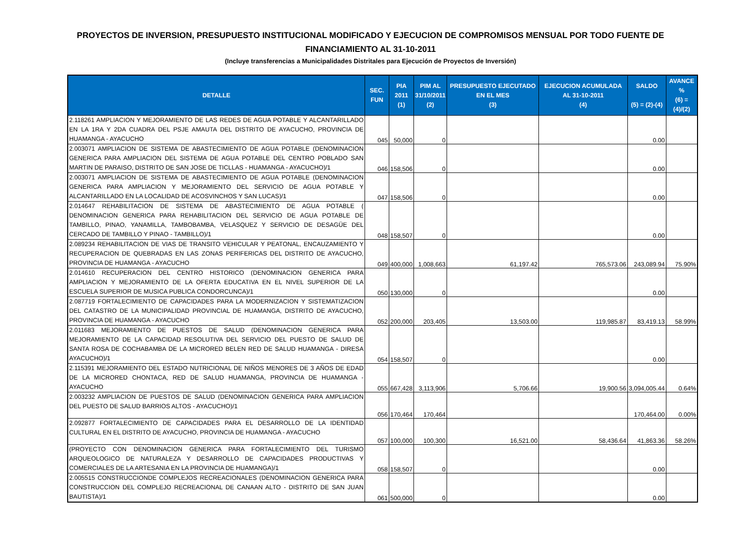PROYECTOS DE INVERSION, PRESUPUESTO INSTITUCIONAL MODIFICADO Y EJECUCION DE COMPROMISOS MENSUAL POR TODO FUENTE DE FINANCIAMIENTO AL 31-10-2011
(Incluye transferencias a Municipalidades Distritales para Ejecución de Proyectos de Inversión)
| DETALLE | SEC. FUN | PIA 2011 (1) | PIM AL 31/10/2011 (2) | PRESUPUESTO EJECUTADO EN EL MES (3) | EJECUCION ACUMULADA AL 31-10-2011 (4) | SALDO (5) = (2)-(4) | AVANCE % (6) = (4)/(2) |
| --- | --- | --- | --- | --- | --- | --- | --- |
| 2.118261 AMPLIACION Y MEJORAMIENTO DE LAS REDES DE AGUA POTABLE Y ALCANTARILLADO EN LA 1RA Y 2DA CUADRA DEL PSJE AMAUTA DEL DISTRITO DE AYACUCHO, PROVINCIA DE HUAMANGA - AYACUCHO | 045 | 50,000 | 0 | | | 0.00 | |
| 2.003071 AMPLIACION DE SISTEMA DE ABASTECIMIENTO DE AGUA POTABLE (DENOMINACION GENERICA PARA AMPLIACION DEL SISTEMA DE AGUA POTABLE DEL CENTRO POBLADO SAN MARTIN DE PARAISO, DISTRITO DE SAN JOSE DE TICLLAS - HUAMANGA - AYACUCHO)/1 | 046 | 158,506 | 0 | | | 0.00 | |
| 2.003071 AMPLIACION DE SISTEMA DE ABASTECIMIENTO DE AGUA POTABLE (DENOMINACION GENERICA PARA AMPLIACION Y MEJORAMIENTO DEL SERVICIO DE AGUA POTABLE Y ALCANTARILLADO EN LA LOCALIDAD DE ACOSVINCHOS Y SAN LUCAS)/1 | 047 | 158,506 | 0 | | | 0.00 | |
| 2.014647 REHABILITACION DE SISTEMA DE ABASTECIMIENTO DE AGUA POTABLE ( DENOMINACION GENERICA PARA REHABILITACION DEL SERVICIO DE AGUA POTABLE DE TAMBILLO, PINAO, YANAMILLA, TAMBOBAMBA, VELASQUEZ Y SERVICIO DE DESAGÜE DEL CERCADO DE TAMBILLO Y PINAO - TAMBILLO)/1 | 048 | 158,507 | 0 | | | 0.00 | |
| 2.089234 REHABILITACION DE VIAS DE TRANSITO VEHICULAR Y PEATONAL, ENCAUZAMIENTO Y RECUPERACION DE QUEBRADAS EN LAS ZONAS PERIFERICAS DEL DISTRITO DE AYACUCHO, PROVINCIA DE HUAMANGA - AYACUCHO | 049 | 400,000 | 1,008,663 | 61,197.42 | 765,573.06 | 243,089.94 | 75.90% |
| 2.014610 RECUPERACION DEL CENTRO HISTORICO (DENOMINACION GENERICA PARA AMPLIACION Y MEJORAMIENTO DE LA OFERTA EDUCATIVA EN EL NIVEL SUPERIOR DE LA ESCUELA SUPERIOR DE MUSICA PUBLICA CONDORCUNCA)/1 | 050 | 130,000 | 0 | | | 0.00 | |
| 2.087719 FORTALECIMIENTO DE CAPACIDADES PARA LA MODERNIZACION Y SISTEMATIZACION DEL CATASTRO DE LA MUNICIPALIDAD PROVINCIAL DE HUAMANGA, DISTRITO DE AYACUCHO, PROVINCIA DE HUAMANGA - AYACUCHO | 052 | 200,000 | 203,405 | 13,503.00 | 119,985.87 | 83,419.13 | 58.99% |
| 2.011683 MEJORAMIENTO DE PUESTOS DE SALUD (DENOMINACION GENERICA PARA MEJORAMIENTO DE LA CAPACIDAD RESOLUTIVA DEL SERVICIO DEL PUESTO DE SALUD DE SANTA ROSA DE COCHABAMBA DE LA MICRORED BELEN RED DE SALUD HUAMANGA - DIRESA AYACUCHO)/1 | 054 | 158,507 | 0 | | | 0.00 | |
| 2.115391 MEJORAMIENTO DEL ESTADO NUTRICIONAL DE NIÑOS MENORES DE 3 AÑOS DE EDAD DE LA MICRORED CHONTACA, RED DE SALUD HUAMANGA, PROVINCIA DE HUAMANGA - AYACUCHO | 055 | 667,428 | 3,113,906 | 5,706.66 | 19,900.56 | 3,094,005.44 | 0.64% |
| 2.003232 AMPLIACION DE PUESTOS DE SALUD (DENOMINACION GENERICA PARA AMPLIACION DEL PUESTO DE SALUD BARRIOS ALTOS - AYACUCHO)/1 | 056 | 170,464 | 170,464 | | | 170,464.00 | 0.00% |
| 2.092877 FORTALECIMIENTO DE CAPACIDADES PARA EL DESARROLLO DE LA IDENTIDAD CULTURAL EN EL DISTRITO DE AYACUCHO, PROVINCIA DE HUAMANGA - AYACUCHO | 057 | 100,000 | 100,300 | 16,521.00 | 58,436.64 | 41,863.36 | 58.26% |
| (PROYECTO CON DENOMINACION GENERICA PARA FORTALECIMIENTO DEL TURISMO ARQUEOLOGICO DE NATURALEZA Y DESARROLLO DE CAPACIDADES PRODUCTIVAS Y COMERCIALES DE LA ARTESANIA EN LA PROVINCIA DE HUAMANGA)/1 | 058 | 158,507 | 0 | | | 0.00 | |
| 2.005515 CONSTRUCCIONDE COMPLEJOS RECREACIONALES (DENOMINACION GENERICA PARA CONSTRUCCION DEL COMPLEJO RECREACIONAL DE CANAAN ALTO - DISTRITO DE SAN JUAN BAUTISTA)/1 | 061 | 500,000 | 0 | | | 0.00 | |